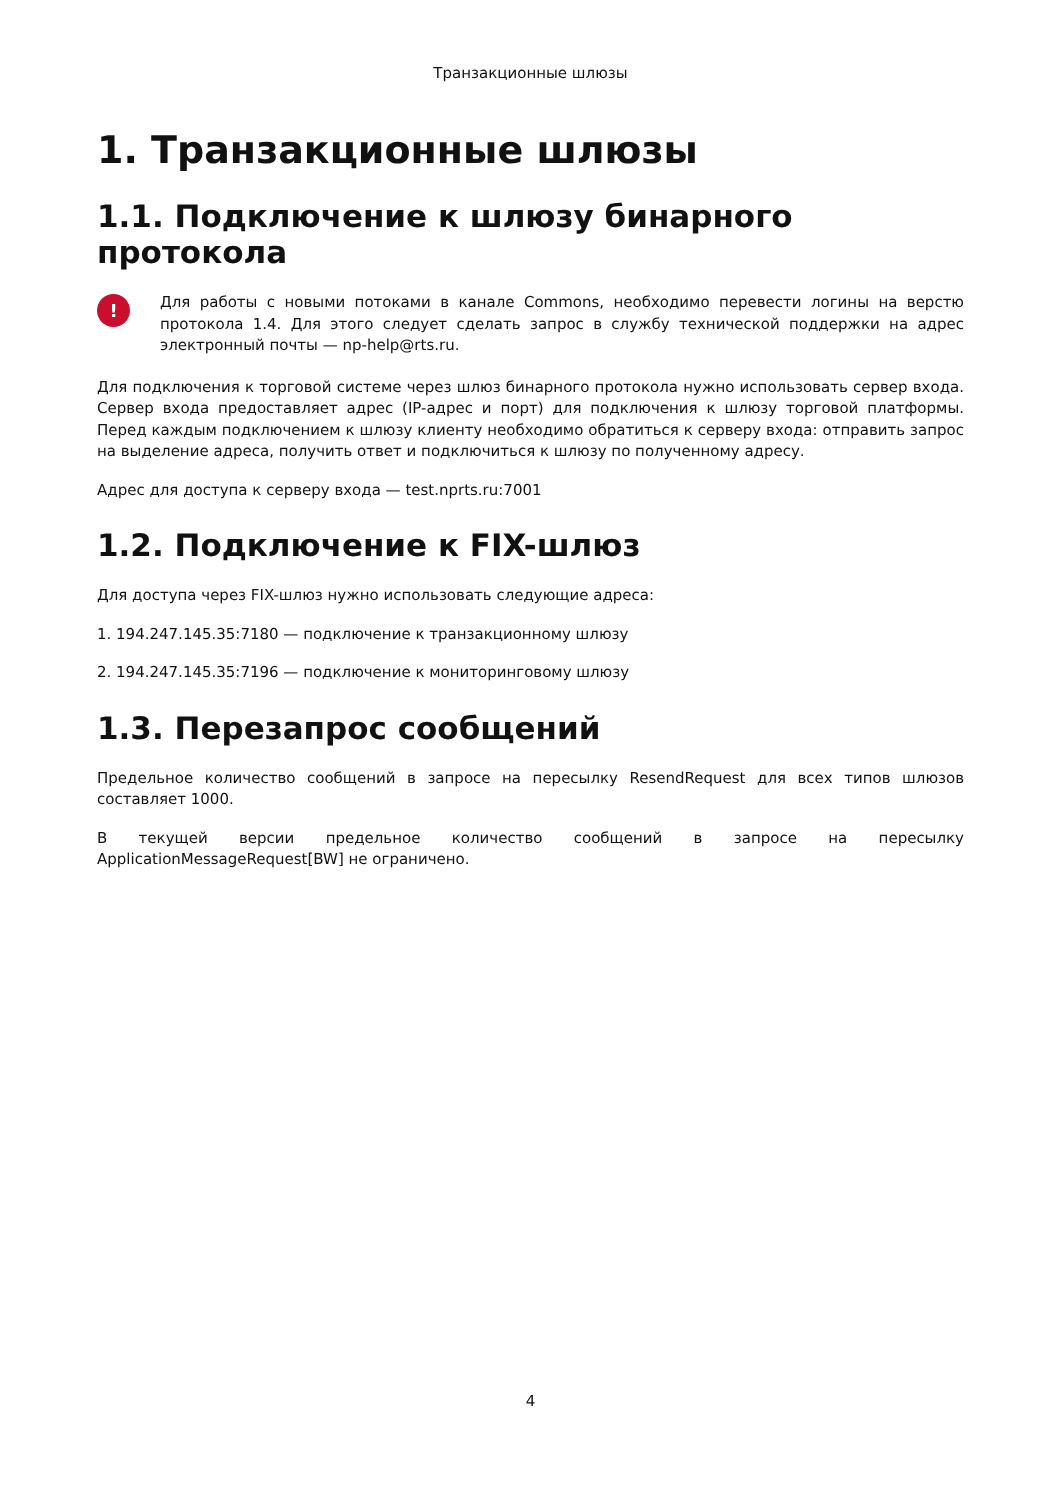Транзакционные шлюзы
1. Транзакционные шлюзы
1.1. Подключение к шлюзу бинарного протокола
!
Для работы с новыми потоками в канале Commons, необходимо перевести логины на верстю протокола 1.4. Для этого следует сделать запрос в службу технической поддержки на адрес электронный почты — np-help@rts.ru.
Для подключения к торговой системе через шлюз бинарного протокола нужно использовать сервер входа. Сервер входа предоставляет адрес (IP-адрес и порт) для подключения к шлюзу торговой платформы. Перед каждым подключением к шлюзу клиенту необходимо обратиться к серверу входа: отправить запрос на выделение адреса, получить ответ и подключиться к шлюзу по полученному адресу.
Адрес для доступа к серверу входа — test.nprts.ru:7001
1.2. Подключение к FIX-шлюз
Для доступа через FIX-шлюз нужно использовать следующие адреса:
1. 194.247.145.35:7180 — подключение к транзакционному шлюзу
2. 194.247.145.35:7196 — подключение к мониторинговому шлюзу
1.3. Перезапрос сообщений
Предельное количество сообщений в запросе на пересылку ResendRequest для всех типов шлюзов составляет 1000.
В текущей версии предельное количество сообщений в запросе на пересылку ApplicationMessageRequest[BW] не ограничено.
4